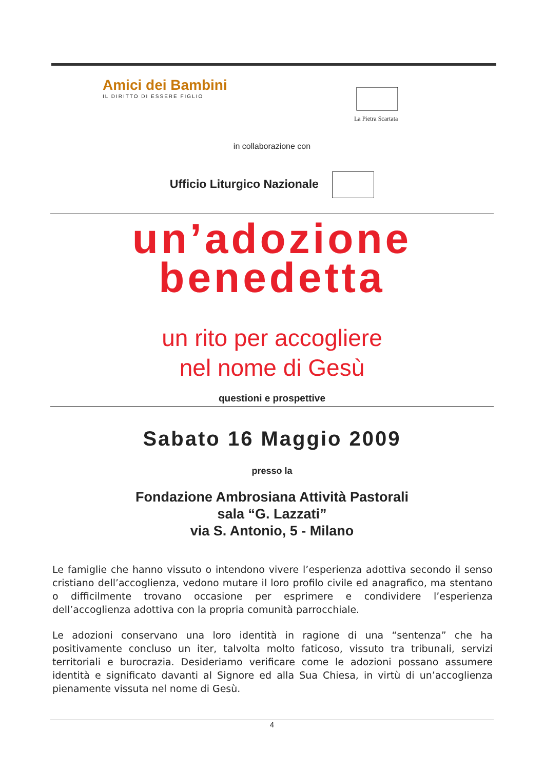Amici dei Bambini
IL DIRITTO DI ESSERE FIGLIO
La Pietra Scartata
in collaborazione con
Ufficio Liturgico Nazionale
un’adozione
benedetta
un rito per accogliere
nel nome di Gesù
questioni e prospettive
Sabato 16 Maggio 2009
presso la
Fondazione Ambrosiana Attività Pastorali
sala “G. Lazzati”
via S. Antonio, 5 - Milano
Le famiglie che hanno vissuto o intendono vivere l’esperienza adottiva secondo il senso cristiano dell’accoglienza, vedono mutare il loro profilo civile ed anagrafico, ma stentano o difficilmente trovano occasione per esprimere e condividere l’esperienza dell’accoglienza adottiva con la propria comunità parrocchiale.
Le adozioni conservano una loro identità in ragione di una “sentenza” che ha positivamente concluso un iter, talvolta molto faticoso, vissuto tra tribunali, servizi territoriali e burocrazia. Desideriamo verificare come le adozioni possano assumere identità e significato davanti al Signore ed alla Sua Chiesa, in virtù di un’accoglienza pienamente vissuta nel nome di Gesù.
4